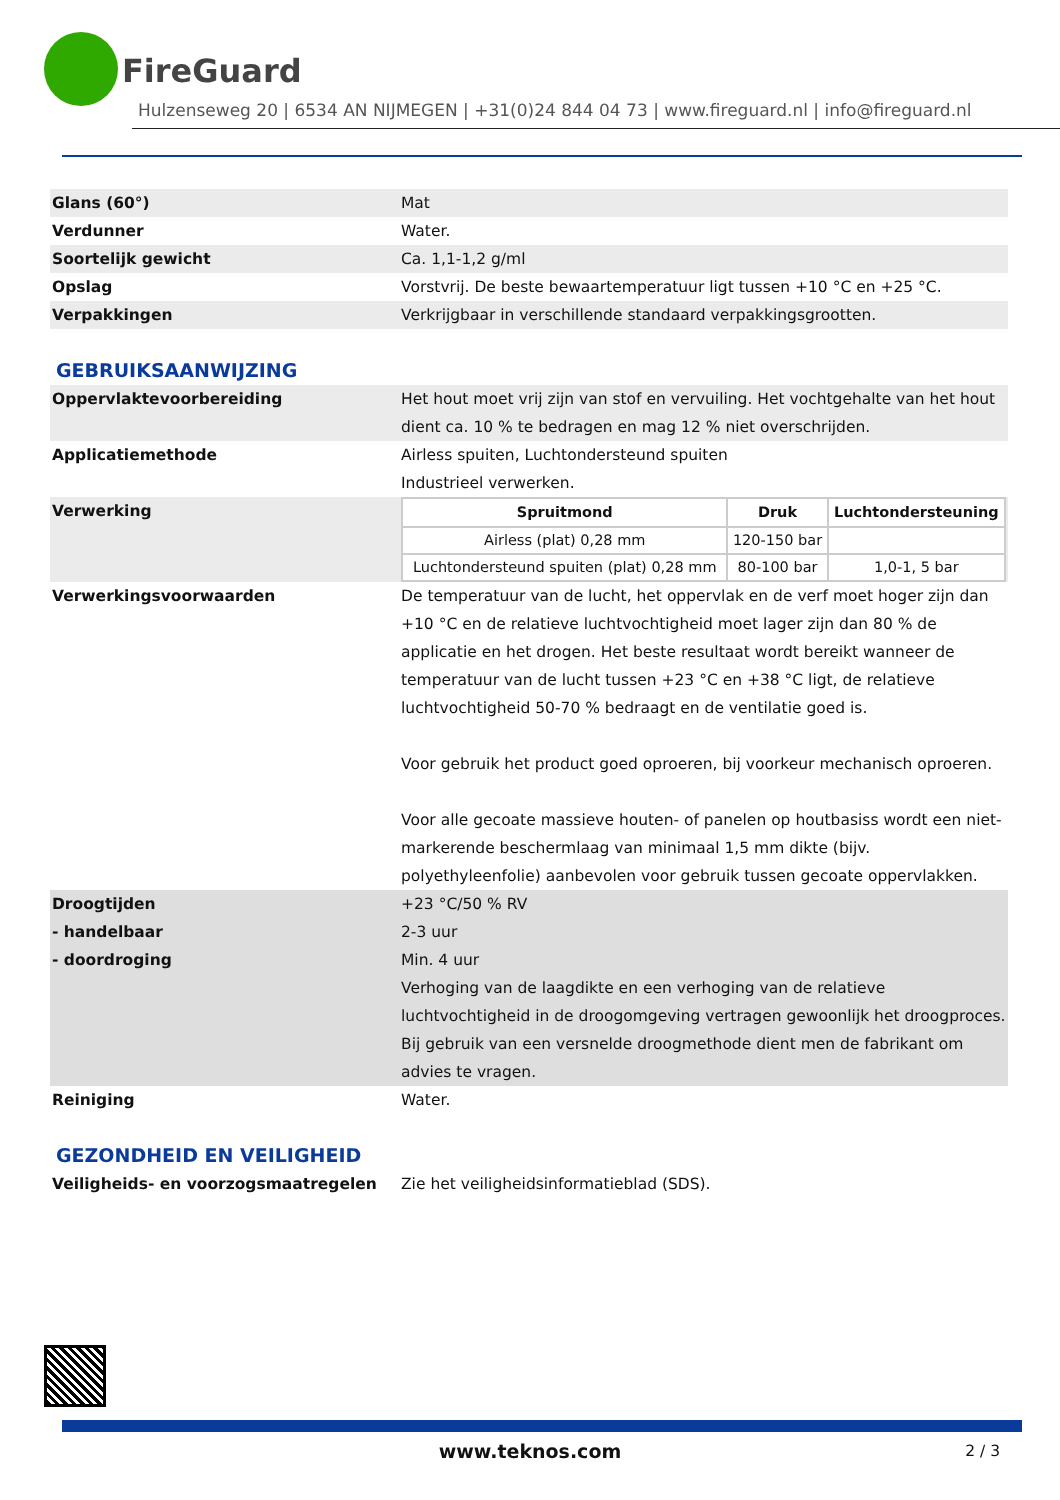FireGuard
Hulzenseweg 20 | 6534 AN NIJMEGEN | +31(0)24 844 04 73 | www.fireguard.nl | info@fireguard.nl
| Glans (60°) | Mat |
| Verdunner | Water. |
| Soortelijk gewicht | Ca. 1,1-1,2 g/ml |
| Opslag | Vorstvrij. De beste bewaartemperatuur ligt tussen +10 °C en +25 °C. |
| Verpakkingen | Verkrijgbaar in verschillende standaard verpakkingsgrootten. |
GEBRUIKSAANWIJZING
| Oppervlaktevoorbereiding | Het hout moet vrij zijn van stof en vervuiling. Het vochtgehalte van het hout dient ca. 10 % te bedragen en mag 12 % niet overschrijden. |
| Applicatiemethode | Airless spuiten, Luchtondersteund spuiten Industrieel verwerken. |
| Verwerking | / Spruitmond / Druk / Luchtondersteuning / / --- / --- / --- / / Airless (plat) 0,28 mm / 120-150 bar / / / Luchtondersteund spuiten (plat) 0,28 mm / 80-100 bar / 1,0-1, 5 bar / |
| Verwerkingsvoorwaarden | De temperatuur van de lucht, het oppervlak en de verf moet hoger zijn dan +10 °C en de relatieve luchtvochtigheid moet lager zijn dan 80 % de applicatie en het drogen. Het beste resultaat wordt bereikt wanneer de temperatuur van de lucht tussen +23 °C en +38 °C ligt, de relatieve luchtvochtigheid 50-70 % bedraagt en de ventilatie goed is. Voor gebruik het product goed oproeren, bij voorkeur mechanisch oproeren. Voor alle gecoate massieve houten- of panelen op houtbasiss wordt een niet-markerende beschermlaag van minimaal 1,5 mm dikte (bijv. polyethyleenfolie) aanbevolen voor gebruik tussen gecoate oppervlakken. |
| Droogtijden - handelbaar - doordroging | +23 °C/50 % RV 2-3 uur Min. 4 uur |
| | Verhoging van de laagdikte en een verhoging van de relatieve luchtvochtigheid in de droogomgeving vertragen gewoonlijk het droogproces. Bij gebruik van een versnelde droogmethode dient men de fabrikant om advies te vragen. |
| Reiniging | Water. |
GEZONDHEID EN VEILIGHEID
| Veiligheids- en voorzogsmaatregelen | Zie het veiligheidsinformatieblad (SDS). |
www.teknos.com 2 / 3